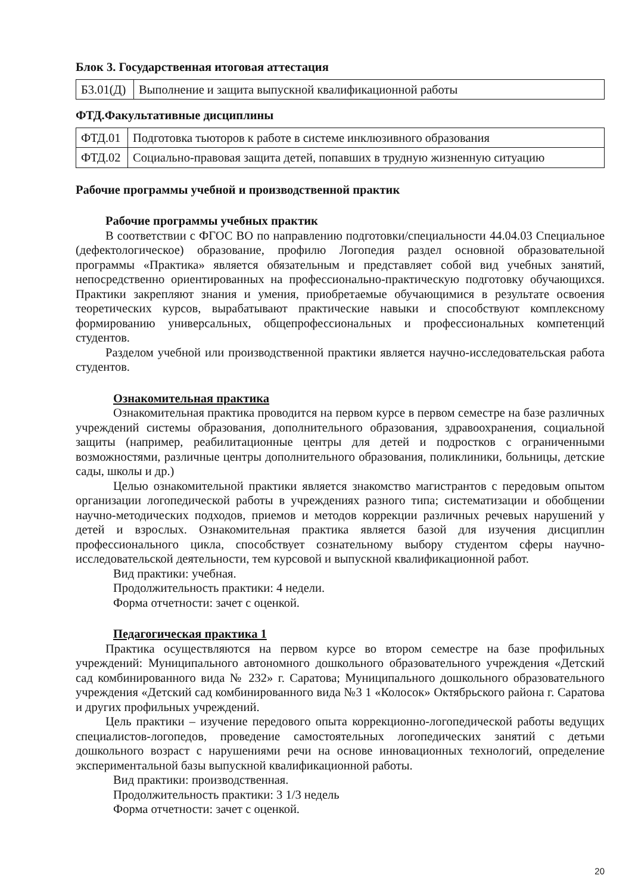Блок 3. Государственная итоговая аттестация
| Б3.01(Д) | Выполнение и защита выпускной квалификационной работы |
ФТД.Факультативные дисциплины
| ФТД.01 | Подготовка тьюторов к работе в системе инклюзивного образования |
| ФТД.02 | Социально-правовая защита детей, попавших в трудную жизненную ситуацию |
Рабочие программы учебной и производственной практик
Рабочие программы учебных практик
В соответствии с ФГОС ВО по направлению подготовки/специальности 44.04.03 Специальное (дефектологическое) образование, профилю Логопедия раздел основной образовательной программы «Практика» является обязательным и представляет собой вид учебных занятий, непосредственно ориентированных на профессионально-практическую подготовку обучающихся. Практики закрепляют знания и умения, приобретаемые обучающимися в результате освоения теоретических курсов, вырабатывают практические навыки и способствуют комплексному формированию универсальных, общепрофессиональных и профессиональных компетенций студентов.
Разделом учебной или производственной практики является научно-исследовательская работа студентов.
Ознакомительная практика
Ознакомительная практика проводится на первом курсе в первом семестре на базе различных учреждений системы образования, дополнительного образования, здравоохранения, социальной защиты (например, реабилитационные центры для детей и подростков с ограниченными возможностями, различные центры дополнительного образования, поликлиники, больницы, детские сады, школы и др.)
Целью ознакомительной практики является знакомство магистрантов с передовым опытом организации логопедической работы в учреждениях разного типа; систематизации и обобщении научно-методических подходов, приемов и методов коррекции различных речевых нарушений у детей и взрослых. Ознакомительная практика является базой для изучения дисциплин профессионального цикла, способствует сознательному выбору студентом сферы научно-исследовательской деятельности, тем курсовой и выпускной квалификационной работ.
Вид практики: учебная.
Продолжительность практики: 4 недели.
Форма отчетности: зачет с оценкой.
Педагогическая практика 1
Практика осуществляются на первом курсе во втором семестре на базе профильных учреждений: Муниципального автономного дошкольного образовательного учреждения «Детский сад комбинированного вида № 232» г. Саратова; Муниципального дошкольного образовательного учреждения «Детский сад комбинированного вида №3 1 «Колосок» Октябрьского района г. Саратова и других профильных учреждений.
Цель практики – изучение передового опыта коррекционно-логопедической работы ведущих специалистов-логопедов, проведение самостоятельных логопедических занятий с детьми дошкольного возраст с нарушениями речи на основе инновационных технологий, определение экспериментальной базы выпускной квалификационной работы.
Вид практики: производственная.
Продолжительность практики: 3 1/3 недель
Форма отчетности: зачет с оценкой.
20